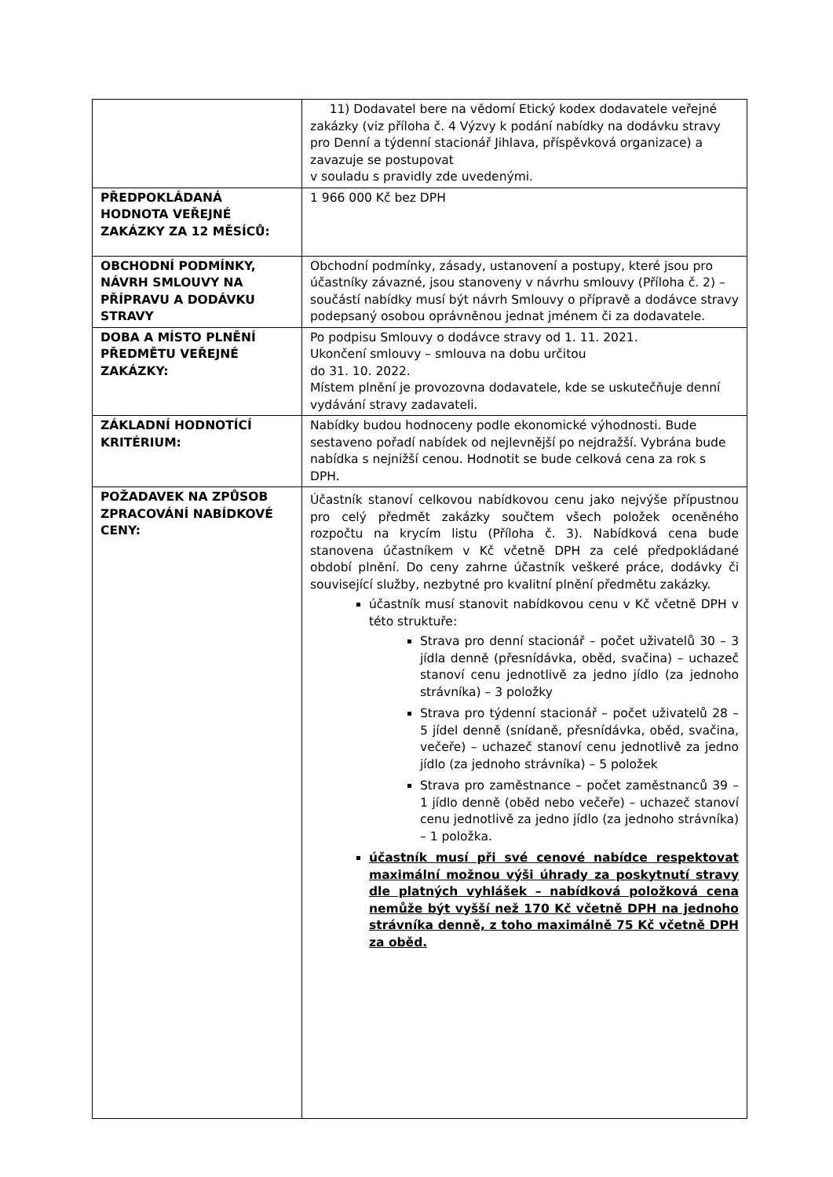| | 11) Dodavatel bere na vědomí Etický kodex dodavatele veřejné zakázky (viz příloha č. 4 Výzvy k podání nabídky na dodávku stravy pro Denní a týdenní stacionář Jihlava, příspěvková organizace) a zavazuje se postupovat v souladu s pravidly zde uvedenými. |
| PŘEDPOKLÁDANÁ HODNOTA VEŘEJNÉ ZAKÁZKY ZA 12 MĚSÍCŮ: | 1 966 000 Kč bez DPH |
| OBCHODNÍ PODMÍNKY, NÁVRH SMLOUVY NA PŘÍPRAVU A DODÁVKU STRAVY | Obchodní podmínky, zásady, ustanovení a postupy, které jsou pro účastníky závazné, jsou stanoveny v návrhu smlouvy (Příloha č. 2) – součástí nabídky musí být návrh Smlouvy o přípravě a dodávce stravy podepsaný osobou oprávněnou jednat jménem či za dodavatele. |
| DOBA A MÍSTO PLNĚNÍ PŘEDMĚTU VEŘEJNÉ ZAKÁZKY: | Po podpisu Smlouvy o dodávce stravy od 1. 11. 2021. Ukončení smlouvy – smlouva na dobu určitou do 31. 10. 2022. Místem plnění je provozovna dodavatele, kde se uskutečňuje denní vydávání stravy zadavateli. |
| ZÁKLADNÍ HODNOTÍCÍ KRITÉRIUM: | Nabídky budou hodnoceny podle ekonomické výhodnosti. Bude sestaveno pořadí nabídek od nejlevnější po nejdražší. Vybrána bude nabídka s nejnižší cenou. Hodnotit se bude celková cena za rok s DPH. |
| POŽADAVEK NA ZPŮSOB ZPRACOVÁNÍ NABÍDKOVÉ CENY: | Účastník stanoví celkovou nabídkovou cenu jako nejvýše přípustnou pro celý předmět zakázky součtem všech položek oceněného rozpočtu na krycím listu (Příloha č. 3). Nabídková cena bude stanovena účastníkem v Kč včetně DPH za celé předpokládané období plnění. Do ceny zahrne účastník veškeré práce, dodávky či související služby, nezbytné pro kvalitní plnění předmětu zakázky. účastník musí stanovit nabídkovou cenu v Kč včetně DPH v této struktuře: Strava pro denní stacionář – počet uživatelů 30 – 3 jídla denně (přesnídávka, oběd, svačina) – uchazeč stanoví cenu jednotlivě za jedno jídlo (za jednoho strávníka) – 3 položky Strava pro týdenní stacionář – počet uživatelů 28 – 5 jídel denně (snídaně, přesnídávka, oběd, svačina, večeře) – uchazeč stanoví cenu jednotlivě za jedno jídlo (za jednoho strávníka) – 5 položek Strava pro zaměstnance – počet zaměstnanců 39 – 1 jídlo denně (oběd nebo večeře) – uchazeč stanoví cenu jednotlivě za jedno jídlo (za jednoho strávníka) – 1 položka. účastník musí při své cenové nabídce respektovat maximální možnou výši úhrady za poskytnutí stravy dle platných vyhlášek – nabídková položková cena nemůže být vyšší než 170 Kč včetně DPH na jednoho strávníka denně, z toho maximálně 75 Kč včetně DPH za oběd. |